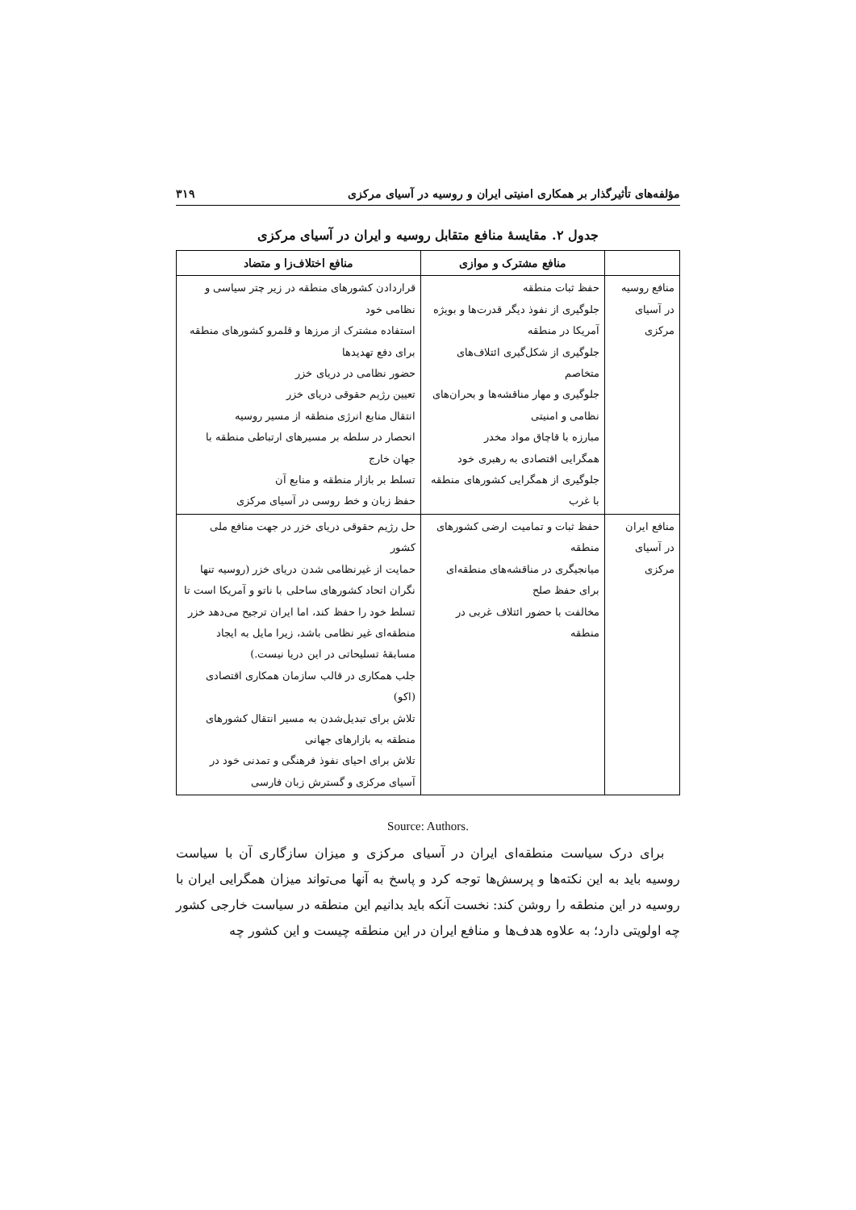مؤلفه‌های تأثیرگذار بر همکاری امنیتی ایران و روسیه در آسیای مرکزی ۳۱۹
جدول ۲. مقایسهٔ منافع متقابل روسیه و ایران در آسیای مرکزی
| | منافع مشترک و موازی | منافع اختلاف‌زا و متضاد |
| --- | --- | --- |
| منافع روسیه در آسیای مرکزی | حفظ ثبات منطقه جلوگیری از نفوذ دیگر قدرت‌ها و بویژه آمریکا در منطقه جلوگیری از شکل‌گیری ائتلاف‌های متخاصم جلوگیری و مهار مناقشه‌ها و بحران‌های نظامی و امنیتی مبارزه با قاچاق مواد مخدر همگرایی اقتصادی به رهبری خود جلوگیری از همگرایی کشورهای منطقه با غرب | قراردادن کشورهای منطقه در زیر چتر سیاسی و نظامی خود استفاده مشترک از مرزها و قلمرو کشورهای منطقه برای دفع تهدیدها حضور نظامی در دریای خزر تعیین رژیم حقوقی دریای خزر انتقال منابع انرژی منطقه از مسیر روسیه انحصار در سلطه بر مسیرهای ارتباطی منطقه با جهان خارج تسلط بر بازار منطقه و منابع آن حفظ زبان و خط روسی در آسیای مرکزی |
| منافع ایران در آسیای مرکزی | حفظ ثبات و تمامیت ارضی کشورهای منطقه میانجیگری در مناقشه‌های منطقه‌ای برای حفظ صلح مخالفت با حضور ائتلاف غربی در منطقه | حل رژیم حقوقی دریای خزر در جهت منافع ملی کشور حمایت از غیرنظامی شدن دریای خزر (روسیه تنها نگران اتحاد کشورهای ساحلی با ناتو و آمریکا است تا تسلط خود را حفظ کند، اما ایران ترجیح می‌دهد خزر منطقه‌ای غیر نظامی باشد، زیرا مایل به ایجاد مسابقهٔ تسلیحاتی در این دریا نیست.) جلب همکاری در قالب سازمان همکاری اقتصادی (اکو) تلاش برای تبدیل‌شدن به مسیر انتقال کشورهای منطقه به بازارهای جهانی تلاش برای احیای نفوذ فرهنگی و تمدنی خود در آسیای مرکزی و گسترش زبان فارسی |
Source: Authors.
برای درک سیاست منطقه‌ای ایران در آسیای مرکزی و میزان سازگاری آن با سیاست روسیه باید به این نکته‌ها و پرسش‌ها توجه کرد و پاسخ به آنها می‌تواند میزان همگرایی ایران با روسیه در این منطقه را روشن کند: نخست آنکه باید بدانیم این منطقه در سیاست خارجی کشور چه اولویتی دارد؛ به علاوه هدف‌ها و منافع ایران در این منطقه چیست و این کشور چه